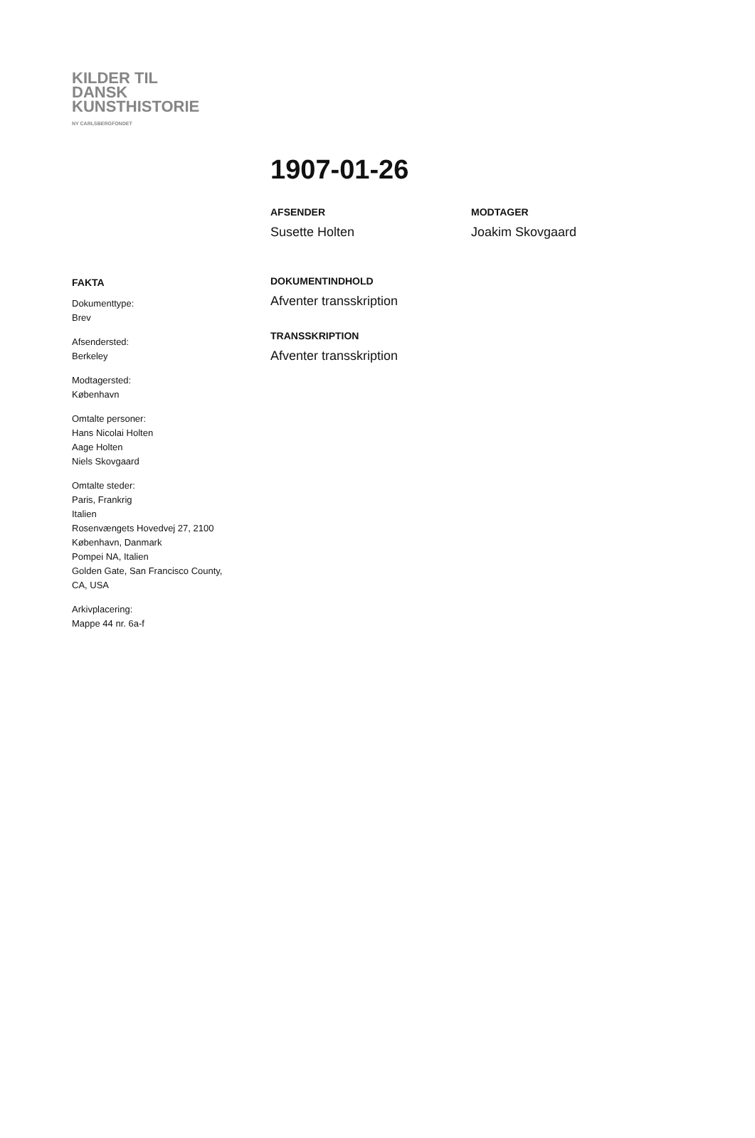KILDER TIL
DANSK
KUNSTHISTORIE
NY CARLSBERGFONDET
1907-01-26
AFSENDER
Susette Holten
MODTAGER
Joakim Skovgaard
FAKTA
Dokumenttype:
Brev
Afsendersted:
Berkeley
Modtagersted:
København
Omtalte personer:
Hans Nicolai Holten
Aage Holten
Niels Skovgaard
Omtalte steder:
Paris, Frankrig
Italien
Rosenvængets Hovedvej 27, 2100
København, Danmark
Pompei NA, Italien
Golden Gate, San Francisco County,
CA, USA
Arkivplacering:
Mappe 44 nr. 6a-f
DOKUMENTINDHOLD
Afventer transskription
TRANSSKRIPTION
Afventer transskription